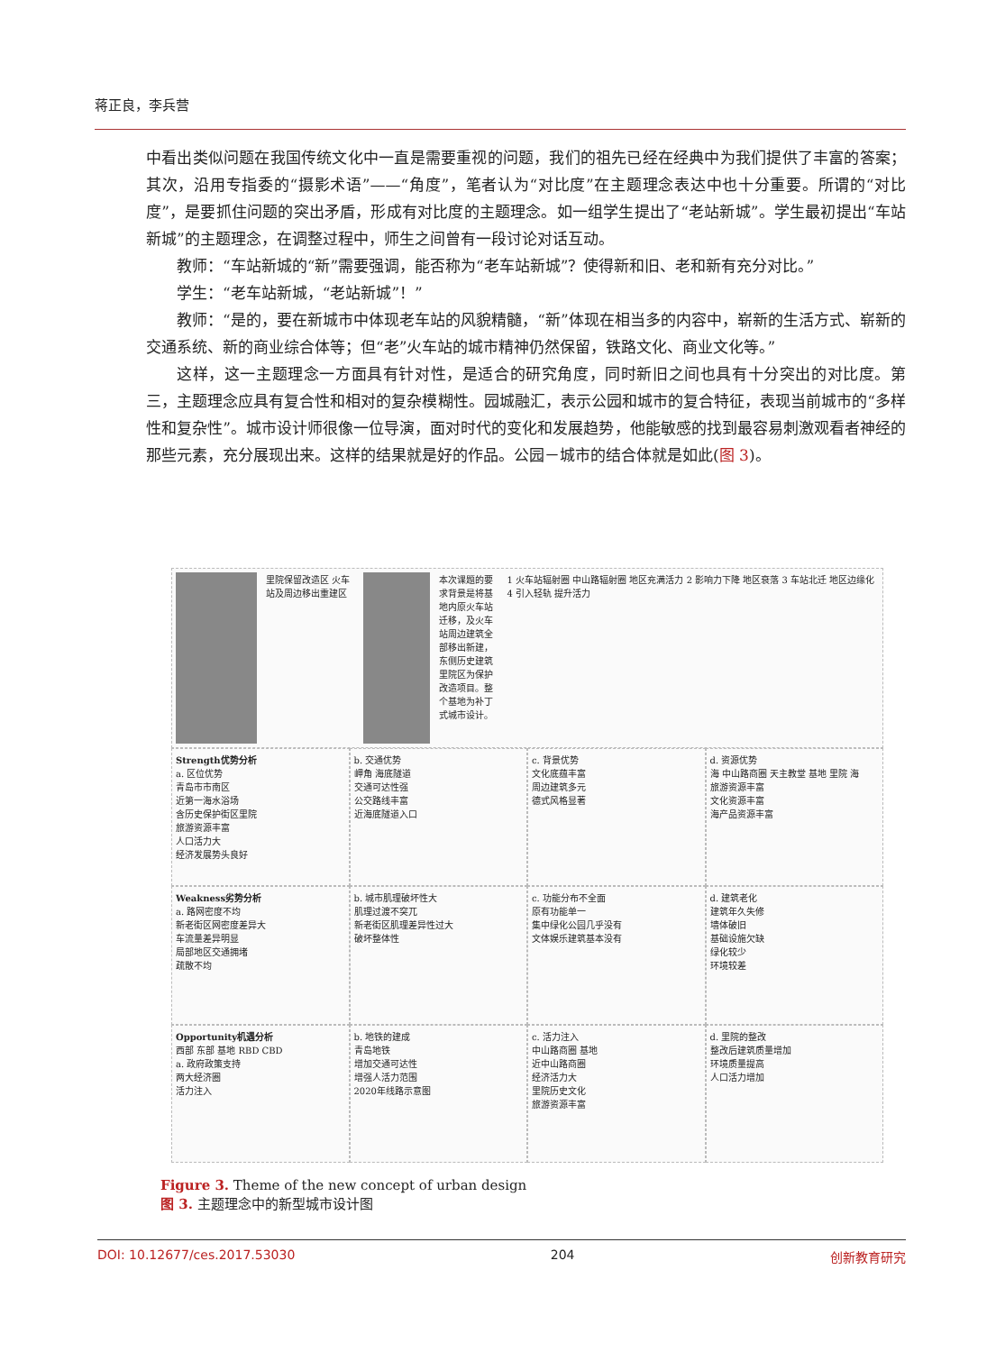蒋正良，李兵营
中看出类似问题在我国传统文化中一直是需要重视的问题，我们的祖先已经在经典中为我们提供了丰富的答案；其次，沿用专指委的“摄影术语”——“角度”，笔者认为“对比度”在主题理念表达中也十分重要。所谓的“对比度”，是要抓住问题的突出矛盾，形成有对比度的主题理念。如一组学生提出了“老站新城”。学生最初提出“车站新城”的主题理念，在调整过程中，师生之间曾有一段讨论对话互动。
教师：“车站新城的“新”需要强调，能否称为“老车站新城”？使得新和旧、老和新有充分对比。”
学生：“老车站新城，“老站新城”！”
教师：“是的，要在新城市中体现老车站的风貌精髓，“新”体现在相当多的内容中，崭新的生活方式、崭新的交通系统、新的商业综合体等；但“老”火车站的城市精神仍然保留，铁路文化、商业文化等。”
这样，这一主题理念一方面具有针对性，是适合的研究角度，同时新旧之间也具有十分突出的对比度。第三，主题理念应具有复合性和相对的复杂模糊性。园城融汇，表示公园和城市的复合特征，表现当前城市的“多样性和复杂性”。城市设计师很像一位导演，面对时代的变化和发展趋势，他能敏感的找到最容易刺激观看者神经的那些元素，充分展现出来。这样的结果就是好的作品。公园－城市的结合体就是如此(图 3)。
里院保留改造区 火车站及周边移出重建区
本次课题的要求背景是将基地内原火车站迁移，及火车站周边建筑全部移出新建，东侧历史建筑里院区为保护改造项目。整个基地为补丁式城市设计。
1 火车站辐射圈 中山路辐射圈 地区充满活力 2 影响力下降 地区衰落 3 车站北迁 地区边缘化 4 引入轻轨 提升活力
Strength优势分析
a. 区位优势
青岛市市南区
近第一海水浴场
含历史保护街区里院
旅游资源丰富
人口活力大
经济发展势头良好
b. 交通优势
岬角 海底隧道
交通可达性强
公交路线丰富
近海底隧道入口
c. 背景优势
文化底蕴丰富
周边建筑多元
德式风格显著
d. 资源优势
海 中山路商圈 天主教堂 基地 里院 海
旅游资源丰富
文化资源丰富
海产品资源丰富
Weakness劣势分析
a. 路网密度不均
新老街区网密度差异大
车流量差异明显
局部地区交通拥堵
疏散不均
b. 城市肌理破坏性大
肌理过渡不突兀
新老街区肌理差异性过大
破坏整体性
c. 功能分布不全面
原有功能单一
集中绿化公园几乎没有
文体娱乐建筑基本没有
d. 建筑老化
建筑年久失修
墙体破旧
基础设施欠缺
绿化较少
环境较差
Opportunity机遇分析
西部 东部 基地 RBD CBD
a. 政府政策支持
两大经济圈
活力注入
b. 地铁的建成
青岛地铁
增加交通可达性
增强人活力范围
2020年线路示意图
c. 活力注入
中山路商圈 基地
近中山路商圈
经济活力大
里院历史文化
旅游资源丰富
d. 里院的整改
整改后建筑质量增加
环境质量提高
人口活力增加
Figure 3. Theme of the new concept of urban design
图 3. 主题理念中的新型城市设计图
DOI: 10.12677/ces.2017.53030 204 创新教育研究